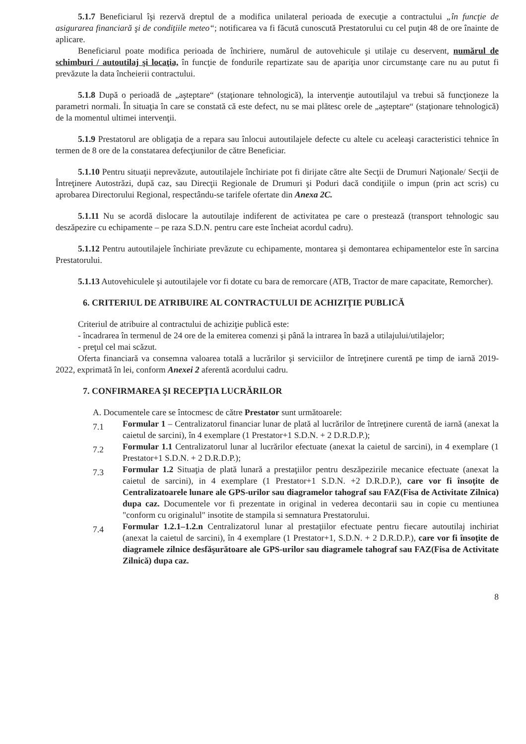5.1.7 Beneficiarul îşi rezervă dreptul de a modifica unilateral perioada de execuţie a contractului „în funcţie de asigurarea financiară şi de condiţiile meteo“; notificarea va fi făcută cunoscută Prestatorului cu cel puţin 48 de ore înainte de aplicare.
Beneficiarul poate modifica perioada de închiriere, numărul de autovehicule şi utilaje cu deservent, numărul de schimburi / autoutilaj şi locaţia, în funcţie de fondurile repartizate sau de apariţia unor circumstanţe care nu au putut fi prevăzute la data încheierii contractului.
5.1.8 După o perioadă de „aşteptare“ (staţionare tehnologică), la intervenţie autoutilajul va trebui să funcţioneze la parametri normali. În situaţia în care se constată că este defect, nu se mai plătesc orele de „aşteptare“ (staţionare tehnologică) de la momentul ultimei intervenţii.
5.1.9 Prestatorul are obligaţia de a repara sau înlocui autoutilajele defecte cu altele cu aceleaşi caracteristici tehnice în termen de 8 ore de la constatarea defecţiunilor de către Beneficiar.
5.1.10 Pentru situaţii neprevăzute, autoutilajele închiriate pot fi dirijate către alte Secţii de Drumuri Naţionale/ Secţii de Întreţinere Autostrăzi, după caz, sau Direcţii Regionale de Drumuri şi Poduri dacă condiţiile o impun (prin act scris) cu aprobarea Directorului Regional, respectându-se tarifele ofertate din Anexa 2C.
5.1.11 Nu se acordă dislocare la autoutilaje indiferent de activitatea pe care o prestează (transport tehnologic sau deszăpezire cu echipamente – pe raza S.D.N. pentru care este încheiat acordul cadru).
5.1.12 Pentru autoutilajele închiriate prevăzute cu echipamente, montarea şi demontarea echipamentelor este în sarcina Prestatorului.
5.1.13 Autovehiculele şi autoutilajele vor fi dotate cu bara de remorcare (ATB, Tractor de mare capacitate, Remorcher).
6. CRITERIUL DE ATRIBUIRE AL CONTRACTULUI DE ACHIZIŢIE PUBLICĂ
Criteriul de atribuire al contractului de achiziţie publică este:
- încadrarea în termenul de 24 ore de la emiterea comenzi şi până la intrarea în bază a utilajului/utilajelor;
- preţul cel mai scăzut.
Oferta financiară va consemna valoarea totală a lucrărilor şi serviciilor de întreţinere curentă pe timp de iarnă 2019-2022, exprimată în lei, conform Anexei 2 aferentă acordului cadru.
7. CONFIRMAREA ŞI RECEPŢIA LUCRĂRILOR
A. Documentele care se întocmesc de către Prestator sunt următoarele:
7.1 Formular 1 – Centralizatorul financiar lunar de plată al lucrărilor de întreţinere curentă de iarnă (anexat la caietul de sarcini), în 4 exemplare (1 Prestator+1 S.D.N. + 2 D.R.D.P.);
7.2 Formular 1.1 Centralizatorul lunar al lucrărilor efectuate (anexat la caietul de sarcini), in 4 exemplare (1 Prestator+1 S.D.N. + 2 D.R.D.P.);
7.3 Formular 1.2 Situaţia de plată lunară a prestaţiilor pentru deszăpezirile mecanice efectuate (anexat la caietul de sarcini), in 4 exemplare (1 Prestator+1 S.D.N. +2 D.R.D.P.), care vor fi însoţite de Centralizatoarele lunare ale GPS-urilor sau diagramelor tahograf sau FAZ(Fisa de Activitate Zilnica) dupa caz. Documentele vor fi prezentate in original in vederea decontarii sau in copie cu mentiunea "conform cu originalul" insotite de stampila si semnatura Prestatorului.
7.4 Formular 1.2.1–1.2.n Centralizatorul lunar al prestaţiilor efectuate pentru fiecare autoutilaj inchiriat (anexat la caietul de sarcini), în 4 exemplare (1 Prestator+1, S.D.N. + 2 D.R.D.P.), care vor fi însoţite de diagramele zilnice desfăşurătoare ale GPS-urilor sau diagramele tahograf sau FAZ(Fisa de Activitate Zilnică) dupa caz.
8